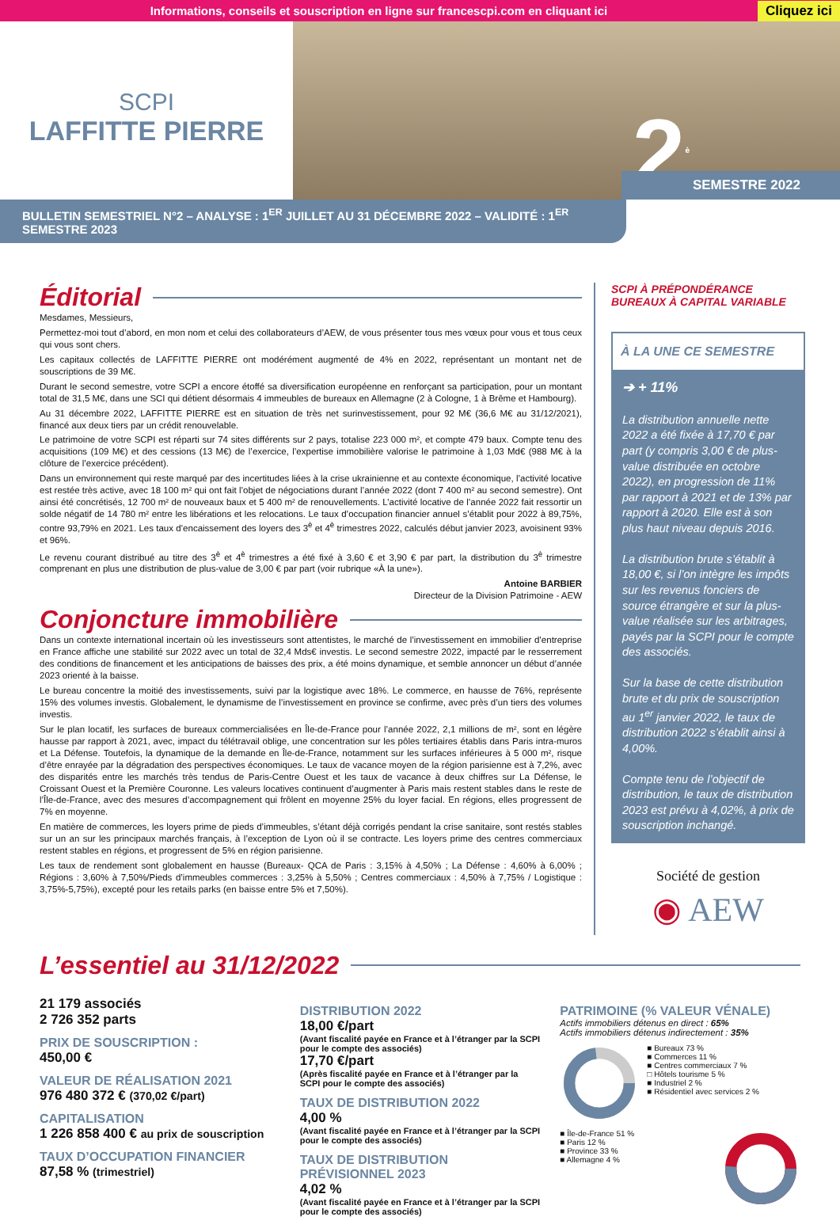Informations, conseils et souscription en ligne sur francescpi.com en cliquant ici Cliquez ici
SCPI
LAFFITTE PIERRE
2<sup>è</sup> SEMESTRE 2022
BULLETIN SEMESTRIEL N°2 – ANALYSE : 1<sup>ER</sup> JUILLET AU 31 DÉCEMBRE 2022 – VALIDITÉ : 1<sup>ER</sup> SEMESTRE 2023
Éditorial
Mesdames, Messieurs,
Permettez-moi tout d’abord, en mon nom et celui des collaborateurs d’AEW, de vous présenter tous mes vœux pour vous et tous ceux qui vous sont chers.
Les capitaux collectés de LAFFITTE PIERRE ont modérément augmenté de 4% en 2022, représentant un montant net de souscriptions de 39 M€.
Durant le second semestre, votre SCPI a encore étoffé sa diversification européenne en renforçant sa participation, pour un montant total de 31,5 M€, dans une SCI qui détient désormais 4 immeubles de bureaux en Allemagne (2 à Cologne, 1 à Brême et Hambourg).
Au 31 décembre 2022, LAFFITTE PIERRE est en situation de très net surinvestissement, pour 92 M€ (36,6 M€ au 31/12/2021), financé aux deux tiers par un crédit renouvelable.
Le patrimoine de votre SCPI est réparti sur 74 sites différents sur 2 pays, totalise 223 000 m², et compte 479 baux. Compte tenu des acquisitions (109 M€) et des cessions (13 M€) de l’exercice, l’expertise immobilière valorise le patrimoine à 1,03 Md€ (988 M€ à la clôture de l’exercice précédent).
Dans un environnement qui reste marqué par des incertitudes liées à la crise ukrainienne et au contexte économique, l’activité locative est restée très active, avec 18 100 m² qui ont fait l’objet de négociations durant l’année 2022 (dont 7 400 m² au second semestre). Ont ainsi été concrétisés, 12 700 m² de nouveaux baux et 5 400 m² de renouvellements. L’activité locative de l’année 2022 fait ressortir un solde négatif de 14 780 m² entre les libérations et les relocations. Le taux d’occupation financier annuel s’établit pour 2022 à 89,75%, contre 93,79% en 2021. Les taux d’encaissement des loyers des 3<sup>è</sup> et 4<sup>è</sup> trimestres 2022, calculés début janvier 2023, avoisinent 93% et 96%.
Le revenu courant distribué au titre des 3<sup>è</sup> et 4<sup>è</sup> trimestres a été fixé à 3,60 € et 3,90 € par part, la distribution du 3<sup>è</sup> trimestre comprenant en plus une distribution de plus-value de 3,00 € par part (voir rubrique «À la une»).
Antoine BARBIER
Directeur de la Division Patrimoine - AEW
Conjoncture immobilière
Dans un contexte international incertain où les investisseurs sont attentistes, le marché de l’investissement en immobilier d’entreprise en France affiche une stabilité sur 2022 avec un total de 32,4 Mds€ investis. Le second semestre 2022, impacté par le resserrement des conditions de financement et les anticipations de baisses des prix, a été moins dynamique, et semble annoncer un début d’année 2023 orienté à la baisse.
Le bureau concentre la moitié des investissements, suivi par la logistique avec 18%. Le commerce, en hausse de 76%, représente 15% des volumes investis. Globalement, le dynamisme de l’investissement en province se confirme, avec près d’un tiers des volumes investis.
Sur le plan locatif, les surfaces de bureaux commercialisées en Île-de-France pour l’année 2022, 2,1 millions de m², sont en légère hausse par rapport à 2021, avec, impact du télétravail oblige, une concentration sur les pôles tertiaires établis dans Paris intra-muros et La Défense. Toutefois, la dynamique de la demande en Île-de-France, notamment sur les surfaces inférieures à 5 000 m², risque d’être enrayée par la dégradation des perspectives économiques. Le taux de vacance moyen de la région parisienne est à 7,2%, avec des disparités entre les marchés très tendus de Paris-Centre Ouest et les taux de vacance à deux chiffres sur La Défense, le Croissant Ouest et la Première Couronne. Les valeurs locatives continuent d’augmenter à Paris mais restent stables dans le reste de l’Île-de-France, avec des mesures d’accompagnement qui frôlent en moyenne 25% du loyer facial. En régions, elles progressent de 7% en moyenne.
En matière de commerces, les loyers prime de pieds d’immeubles, s’étant déjà corrigés pendant la crise sanitaire, sont restés stables sur un an sur les principaux marchés français, à l’exception de Lyon où il se contracte. Les loyers prime des centres commerciaux restent stables en régions, et progressent de 5% en région parisienne.
Les taux de rendement sont globalement en hausse (Bureaux- QCA de Paris : 3,15% à 4,50% ; La Défense : 4,60% à 6,00% ; Régions : 3,60% à 7,50%/Pieds d’immeubles commerces : 3,25% à 5,50% ; Centres commerciaux : 4,50% à 7,75% / Logistique : 3,75%-5,75%), excepté pour les retails parks (en baisse entre 5% et 7,50%).
SCPI À PRÉPONDÉRANCE
BUREAUX À CAPITAL VARIABLE
À LA UNE CE SEMESTRE
➔ + 11%
La distribution annuelle nette 2022 a été fixée à 17,70 € par part (y compris 3,00 € de plus-value distribuée en octobre 2022), en progression de 11% par rapport à 2021 et de 13% par rapport à 2020. Elle est à son plus haut niveau depuis 2016.
La distribution brute s’établit à 18,00 €, si l’on intègre les impôts sur les revenus fonciers de source étrangère et sur la plus-value réalisée sur les arbitrages, payés par la SCPI pour le compte des associés.
Sur la base de cette distribution brute et du prix de souscription au 1<sup>er</sup> janvier 2022, le taux de distribution 2022 s’établit ainsi à 4,00%.
Compte tenu de l’objectif de distribution, le taux de distribution 2023 est prévu à 4,02%, à prix de souscription inchangé.
Société de gestion
◉ AEW
L’essentiel au 31/12/2022
21 179 associés
2 726 352 parts
PRIX DE SOUSCRIPTION :
450,00 €
VALEUR DE RÉALISATION 2021
976 480 372 € (370,02 €/part)
CAPITALISATION
1 226 858 400 € au prix de souscription
TAUX D’OCCUPATION FINANCIER
87,58 % (trimestriel)
DISTRIBUTION 2022
18,00 €/part
(Avant fiscalité payée en France et à l’étranger par la SCPI pour le compte des associés)
17,70 €/part
(Après fiscalité payée en France et à l’étranger par la SCPI pour le compte des associés)
TAUX DE DISTRIBUTION 2022
4,00 %
(Avant fiscalité payée en France et à l’étranger par la SCPI pour le compte des associés)
TAUX DE DISTRIBUTION PRÉVISIONNEL 2023
4,02 %
(Avant fiscalité payée en France et à l’étranger par la SCPI pour le compte des associés)
PATRIMOINE (% VALEUR VÉNALE)
Actifs immobiliers détenus en direct : 65%
Actifs immobiliers détenus indirectement : 35%
■ Bureaux 73 %
■ Commerces 11 %
■ Centres commerciaux 7 %
□ Hôtels tourisme 5 %
■ Industriel 2 %
■ Résidentiel avec services 2 %
■ Île-de-France 51 %
■ Paris 12 %
■ Province 33 %
■ Allemagne 4 %